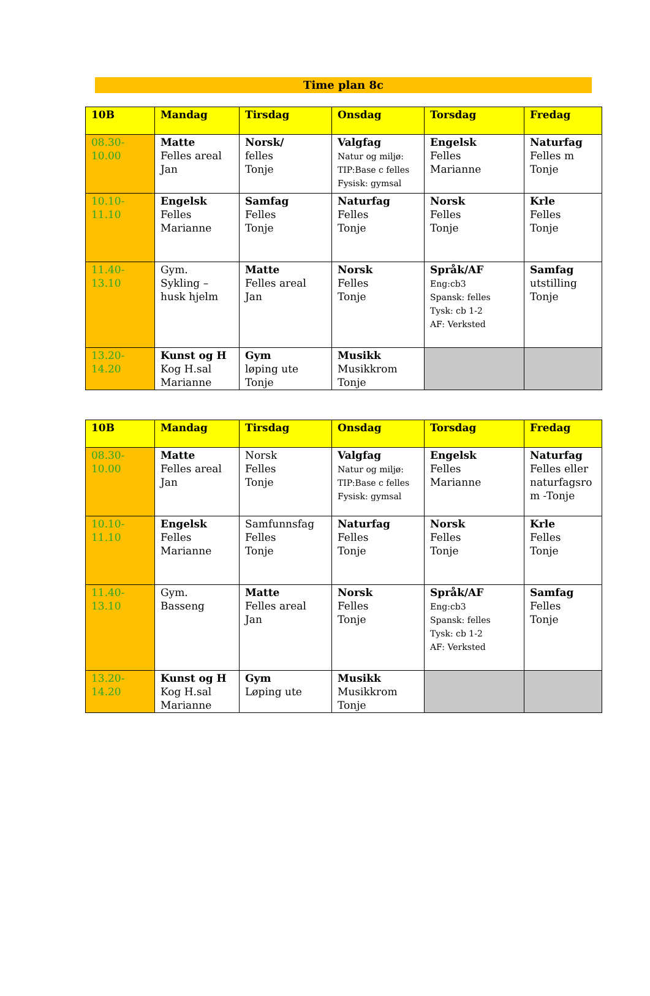Time plan 8c
| 10B | Mandag | Tirsdag | Onsdag | Torsdag | Fredag |
| --- | --- | --- | --- | --- | --- |
| 08.30- 10.00 | Matte Felles areal Jan | Norsk/ felles Tonje | Valgfag Natur og miljø: TIP:Base c felles Fysisk: gymsal | Engelsk Felles Marianne | Naturfag Felles m Tonje |
| 10.10- 11.10 | Engelsk Felles Marianne | Samfag Felles Tonje | Naturfag Felles Tonje | Norsk Felles Tonje | Krle Felles Tonje |
| 11.40- 13.10 | Gym. Sykling – husk hjelm | Matte Felles areal Jan | Norsk Felles Tonje | Språk/AF Eng:cb3 Spansk: felles Tysk: cb 1-2 AF: Verksted | Samfag utstilling Tonje |
| 13.20- 14.20 | Kunst og H Kog H.sal Marianne | Gym løping ute Tonje | Musikk Musikkrom Tonje | | |
| 10B | Mandag | Tirsdag | Onsdag | Torsdag | Fredag |
| --- | --- | --- | --- | --- | --- |
| 08.30- 10.00 | Matte Felles areal Jan | Norsk Felles Tonje | Valgfag Natur og miljø: TIP:Base c felles Fysisk: gymsal | Engelsk Felles Marianne | Naturfag Felles eller naturfagsro m -Tonje |
| 10.10- 11.10 | Engelsk Felles Marianne | Samfunnsfag Felles Tonje | Naturfag Felles Tonje | Norsk Felles Tonje | Krle Felles Tonje |
| 11.40- 13.10 | Gym. Basseng | Matte Felles areal Jan | Norsk Felles Tonje | Språk/AF Eng:cb3 Spansk: felles Tysk: cb 1-2 AF: Verksted | Samfag Felles Tonje |
| 13.20- 14.20 | Kunst og H Kog H.sal Marianne | Gym Løping ute | Musikk Musikkrom Tonje | | |